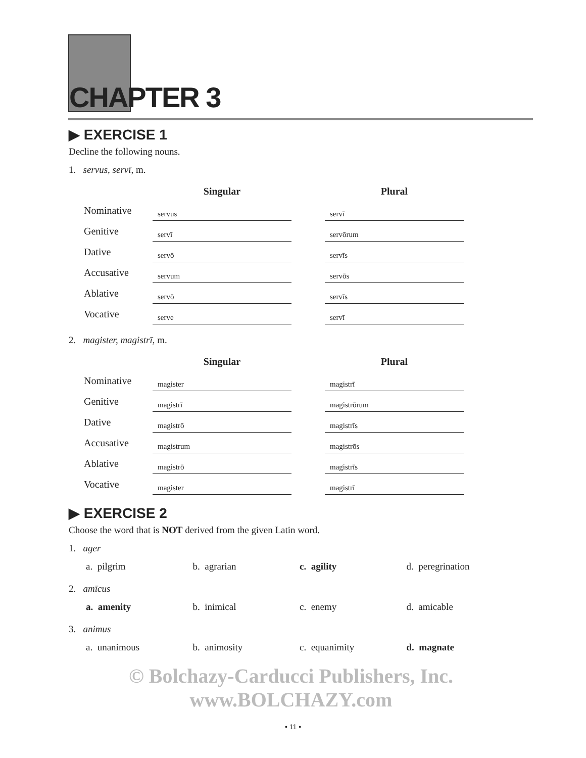CHAPTER 3
▶ EXERCISE 1
Decline the following nouns.
1. servus, servī, m.
| | Singular | | Plural |
| --- | --- | --- | --- |
| Nominative | servus | | servī |
| Genitive | servī | | servōrum |
| Dative | servō | | servīs |
| Accusative | servum | | servōs |
| Ablative | servō | | servīs |
| Vocative | serve | | servī |
2. magister, magistrī, m.
| | Singular | | Plural |
| --- | --- | --- | --- |
| Nominative | magister | | magistrī |
| Genitive | magistrī | | magistrōrum |
| Dative | magistrō | | magistrīs |
| Accusative | magistrum | | magistrōs |
| Ablative | magistrō | | magistrīs |
| Vocative | magister | | magistrī |
▶ EXERCISE 2
Choose the word that is NOT derived from the given Latin word.
1. ager
a. pilgrim b. agrarian c. agility d. peregrination
2. amīcus
a. amenity b. inimical c. enemy d. amicable
3. animus
a. unanimous b. animosity c. equanimity d. magnate
© Bolchazy-Carducci Publishers, Inc.
www.BOLCHAZY.com
• 11 •